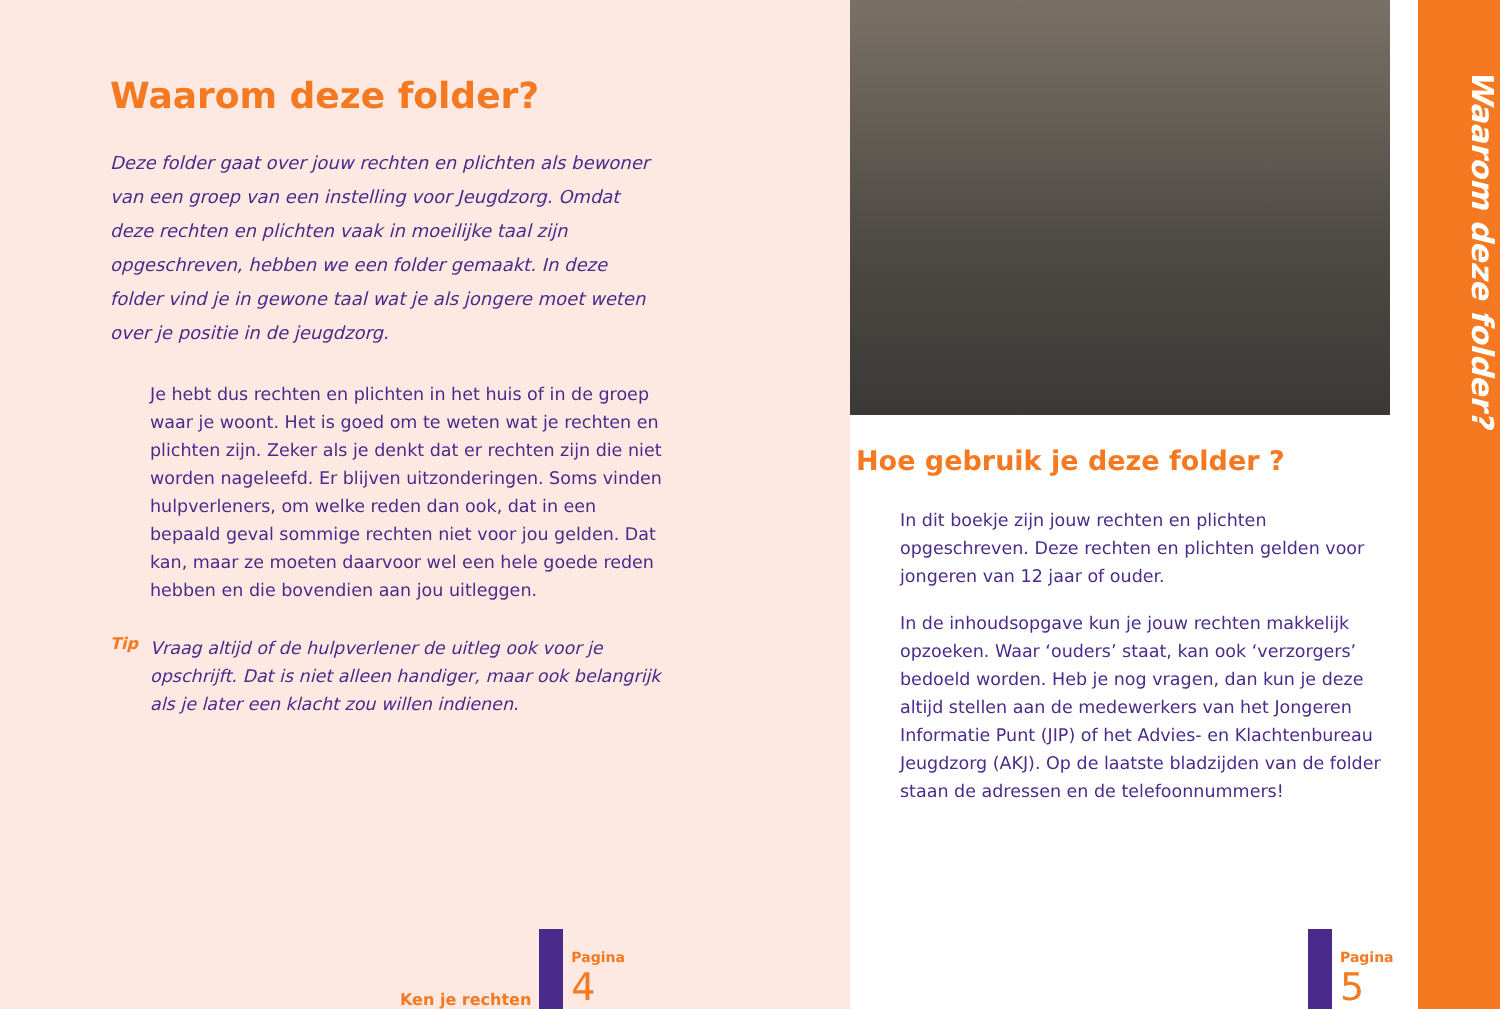Waarom deze folder?
Deze folder gaat over jouw rechten en plichten als bewoner van een groep van een instelling voor Jeugdzorg. Omdat deze rechten en plichten vaak in moeilijke taal zijn opgeschreven, hebben we een folder gemaakt. In deze folder vind je in gewone taal wat je als jongere moet weten over je positie in de jeugdzorg.
Je hebt dus rechten en plichten in het huis of in de groep waar je woont. Het is goed om te weten wat je rechten en plichten zijn. Zeker als je denkt dat er rechten zijn die niet worden nageleefd. Er blijven uitzonderingen. Soms vinden hulpverleners, om welke reden dan ook, dat in een bepaald geval sommige rechten niet voor jou gelden. Dat kan, maar ze moeten daarvoor wel een hele goede reden hebben en die bovendien aan jou uitleggen.
Tip
Vraag altijd of de hulpverlener de uitleg ook voor je opschrijft. Dat is niet alleen handiger, maar ook belangrijk als je later een klacht zou willen indienen.
Ken je rechten
Pagina
4
Hoe gebruik je deze folder ?
In dit boekje zijn jouw rechten en plichten opgeschreven. Deze rechten en plichten gelden voor jongeren van 12 jaar of ouder.
In de inhoudsopgave kun je jouw rechten makkelijk opzoeken. Waar ‘ouders’ staat, kan ook ‘verzorgers’ bedoeld worden. Heb je nog vragen, dan kun je deze altijd stellen aan de medewerkers van het Jongeren Informatie Punt (JIP) of het Advies- en Klachtenbureau Jeugdzorg (AKJ). Op de laatste bladzijden van de folder staan de adressen en de telefoonnummers!
Pagina
5
Waarom deze folder?